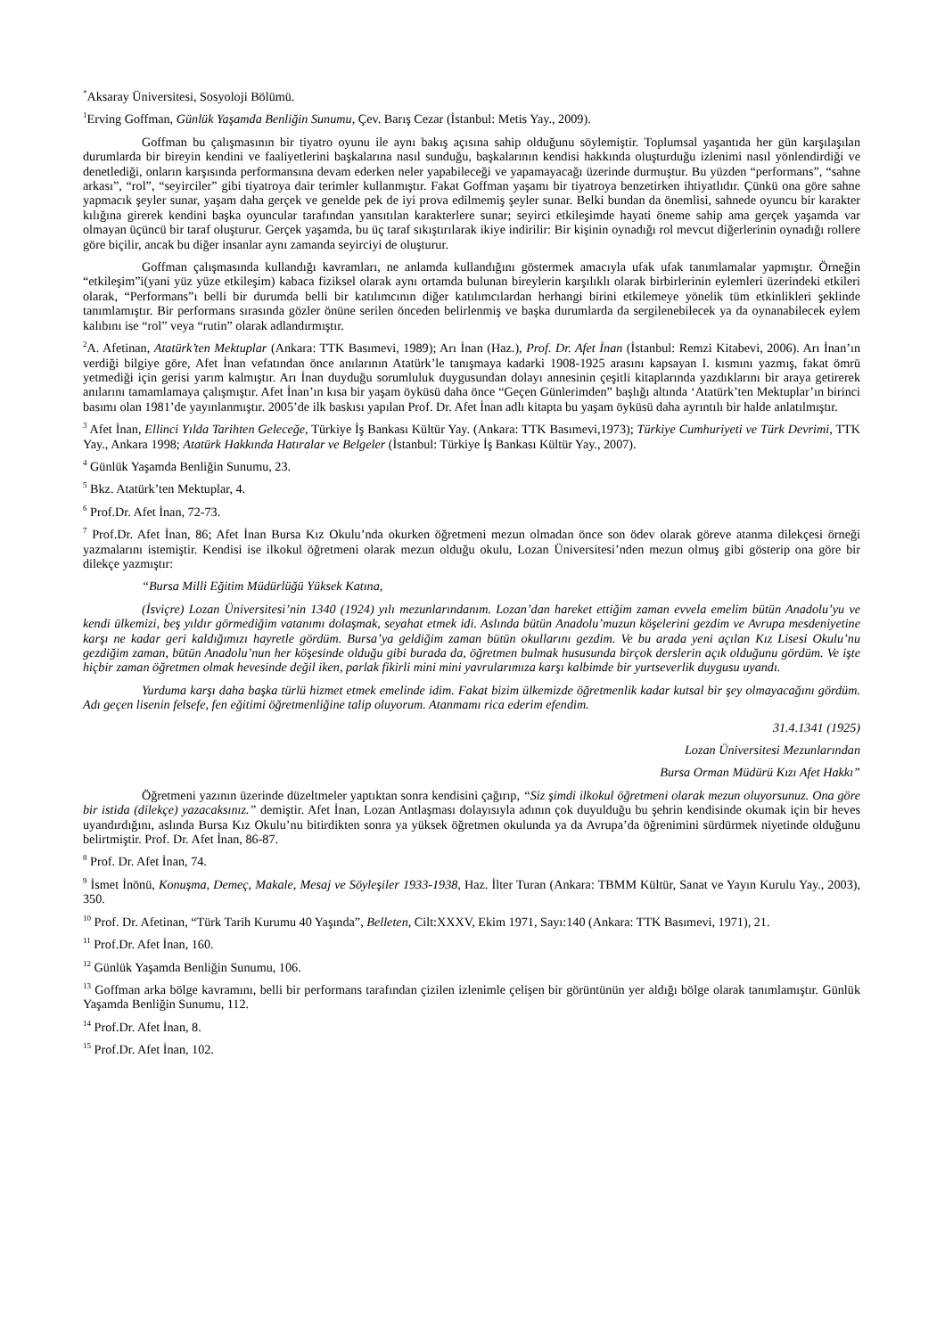<sup>*</sup> Aksaray Üniversitesi, Sosyoloji Bölümü.
<sup>1</sup> Erving Goffman, Günlük Yaşamda Benliğin Sunumu, Çev. Barış Cezar (İstanbul: Metis Yay., 2009).
Goffman bu çalışmasının bir tiyatro oyunu ile aynı bakış açısına sahip olduğunu söylemiştir. Toplumsal yaşantıda her gün karşılaşılan durumlarda bir bireyin kendini ve faaliyetlerini başkalarına nasıl sunduğu, başkalarının kendisi hakkında oluşturduğu izlenimi nasıl yönlendirdiği ve denetlediği, onların karşısında performansına devam ederken neler yapabileceği ve yapamayacağı üzerinde durmuştur. Bu yüzden “performans”, “sahne arkası”, “rol”, “seyirciler” gibi tiyatroya dair terimler kullanmıştır. Fakat Goffman yaşamı bir tiyatroya benzetirken ihtiyatlıdır. Çünkü ona göre sahne yapmacık şeyler sunar, yaşam daha gerçek ve genelde pek de iyi prova edilmemiş şeyler sunar. Belki bundan da önemlisi, sahnede oyuncu bir karakter kılığına girerek kendini başka oyuncular tarafından yansıtılan karakterlere sunar; seyirci etkileşimde hayati öneme sahip ama gerçek yaşamda var olmayan üçüncü bir taraf oluşturur. Gerçek yaşamda, bu üç taraf sıkıştırılarak ikiye indirilir: Bir kişinin oynadığı rol mevcut diğerlerinin oynadığı rollere göre biçilir, ancak bu diğer insanlar aynı zamanda seyirciyi de oluşturur.
Goffman çalışmasında kullandığı kavramları, ne anlamda kullandığını göstermek amacıyla ufak ufak tanımlamalar yapmıştır. Örneğin “etkileşim”i(yani yüz yüze etkileşim) kabaca fiziksel olarak aynı ortamda bulunan bireylerin karşılıklı olarak birbirlerinin eylemleri üzerindeki etkileri olarak, “Performans”ı belli bir durumda belli bir katılımcının diğer katılımcılardan herhangi birini etkilemeye yönelik tüm etkinlikleri şeklinde tanımlamıştır. Bir performans sırasında gözler önüne serilen önceden belirlenmiş ve başka durumlarda da sergilenebilecek ya da oynanabilecek eylem kalıbını ise “rol” veya “rutin” olarak adlandırmıştır.
<sup>2</sup> A. Afetinan, Atatürk’ten Mektuplar (Ankara: TTK Basımevi, 1989); Arı İnan (Haz.), Prof. Dr. Afet İnan (İstanbul: Remzi Kitabevi, 2006). Arı İnan’ın verdiği bilgiye göre, Afet İnan vefatından önce anılarının Atatürk’le tanışmaya kadarki 1908-1925 arasını kapsayan I. kısmını yazmış, fakat ömrü yetmediği için gerisi yarım kalmıştır. Arı İnan duyduğu sorumluluk duygusundan dolayı annesinin çeşitli kitaplarında yazdıklarını bir araya getirerek anılarını tamamlamaya çalışmıştır. Afet İnan’ın kısa bir yaşam öyküsü daha önce “Geçen Günlerimden” başlığı altında ‘Atatürk’ten Mektuplar’ın birinci basımı olan 1981’de yayınlanmıştır. 2005’de ilk baskısı yapılan Prof. Dr. Afet İnan adlı kitapta bu yaşam öyküsü daha ayrıntılı bir halde anlatılmıştır.
<sup>3</sup> Afet İnan, Ellinci Yılda Tarihten Geleceğe, Türkiye İş Bankası Kültür Yay. (Ankara: TTK Basımevi,1973); Türkiye Cumhuriyeti ve Türk Devrimi, TTK Yay., Ankara 1998; Atatürk Hakkında Hatıralar ve Belgeler (İstanbul: Türkiye İş Bankası Kültür Yay., 2007).
<sup>4</sup> Günlük Yaşamda Benliğin Sunumu, 23.
<sup>5</sup> Bkz. Atatürk’ten Mektuplar, 4.
<sup>6</sup> Prof.Dr. Afet İnan, 72-73.
<sup>7</sup> Prof.Dr. Afet İnan, 86; Afet İnan Bursa Kız Okulu’nda okurken öğretmeni mezun olmadan önce son ödev olarak göreve atanma dilekçesi örneği yazmalarını istemiştir. Kendisi ise ilkokul öğretmeni olarak mezun olduğu okulu, Lozan Üniversitesi’nden mezun olmuş gibi gösterip ona göre bir dilekçe yazmıştır:
“Bursa Milli Eğitim Müdürlüğü Yüksek Katına,
(İsviçre) Lozan Üniversitesi’nin 1340 (1924) yılı mezunlarındanım. Lozan’dan hareket ettiğim zaman evvela emelim bütün Anadolu’yu ve kendi ülkemizi, beş yıldır görmediğim vatanımı dolaşmak, seyahat etmek idi. Aslında bütün Anadolu’muzun köşelerini gezdim ve Avrupa mesdeniyetine karşı ne kadar geri kaldığımızı hayretle gördüm. Bursa’ya geldiğim zaman bütün okullarını gezdim. Ve bu arada yeni açılan Kız Lisesi Okulu’nu gezdiğim zaman, bütün Anadolu’nun her köşesinde olduğu gibi burada da, öğretmen bulmak hususunda birçok derslerin açık olduğunu gördüm. Ve işte hiçbir zaman öğretmen olmak hevesinde değil iken, parlak fikirli mini mini yavrularımıza karşı kalbimde bir yurtseverlik duygusu uyandı.
Yurduma karşı daha başka türlü hizmet etmek emelinde idim. Fakat bizim ülkemizde öğretmenlik kadar kutsal bir şey olmayacağını gördüm. Adı geçen lisenin felsefe, fen eğitimi öğretmenliğine talip oluyorum. Atanmamı rica ederim efendim.
31.4.1341 (1925)
Lozan Üniversitesi Mezunlarından
Bursa Orman Müdürü Kızı Afet Hakkı”
Öğretmeni yazının üzerinde düzeltmeler yaptıktan sonra kendisini çağırıp, “Siz şimdi ilkokul öğretmeni olarak mezun oluyorsunuz. Ona göre bir istida (dilekçe) yazacaksınız.” demiştir. Afet İnan, Lozan Antlaşması dolayısıyla adının çok duyulduğu bu şehrin kendisinde okumak için bir heves uyandırdığını, aslında Bursa Kız Okulu’nu bitirdikten sonra ya yüksek öğretmen okulunda ya da Avrupa’da öğrenimini sürdürmek niyetinde olduğunu belirtmiştir. Prof. Dr. Afet İnan, 86-87.
<sup>8</sup> Prof. Dr. Afet İnan, 74.
<sup>9</sup> İsmet İnönü, Konuşma, Demeç, Makale, Mesaj ve Söyleşiler 1933-1938, Haz. İlter Turan (Ankara: TBMM Kültür, Sanat ve Yayın Kurulu Yay., 2003), 350.
<sup>10</sup> Prof. Dr. Afetinan, “Türk Tarih Kurumu 40 Yaşında”, Belleten, Cilt:XXXV, Ekim 1971, Sayı:140 (Ankara: TTK Basımevi, 1971), 21.
<sup>11</sup> Prof.Dr. Afet İnan, 160.
<sup>12</sup> Günlük Yaşamda Benliğin Sunumu, 106.
<sup>13</sup> Goffman arka bölge kavramını, belli bir performans tarafından çizilen izlenimle çelişen bir görüntünün yer aldığı bölge olarak tanımlamıştır. Günlük Yaşamda Benliğin Sunumu, 112.
<sup>14</sup> Prof.Dr. Afet İnan, 8.
<sup>15</sup> Prof.Dr. Afet İnan, 102.